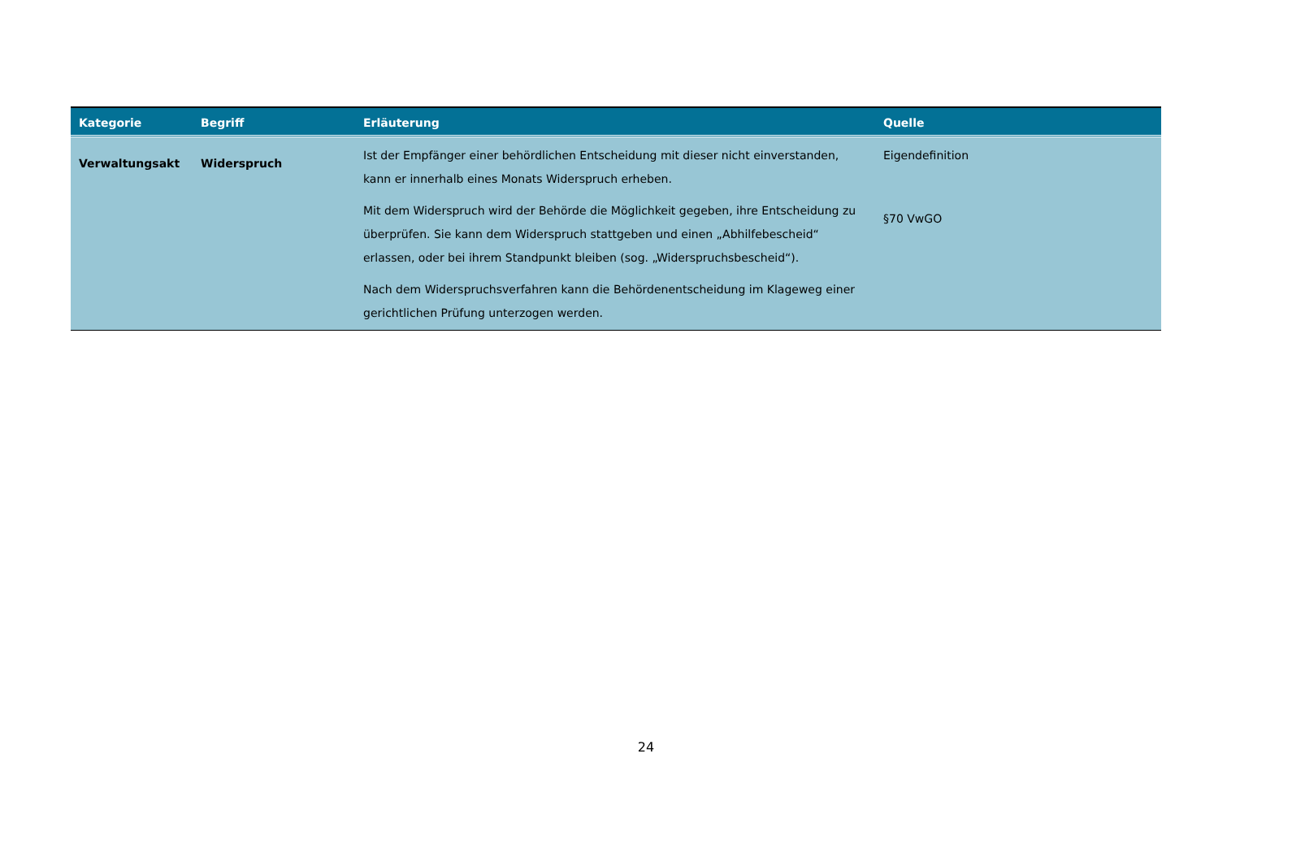| Kategorie | Begriff | Erläuterung | Quelle |
| --- | --- | --- | --- |
| Verwaltungsakt | Widerspruch | Ist der Empfänger einer behördlichen Entscheidung mit dieser nicht einverstanden, kann er innerhalb eines Monats Widerspruch erheben. Mit dem Widerspruch wird der Behörde die Möglichkeit gegeben, ihre Entscheidung zu überprüfen. Sie kann dem Widerspruch stattgeben und einen „Abhilfebescheid“ erlassen, oder bei ihrem Standpunkt bleiben (sog. „Widerspruchsbescheid“). Nach dem Widerspruchsverfahren kann die Behördenentscheidung im Klageweg einer gerichtlichen Prüfung unterzogen werden. | Eigendefinition §70 VwGO |
24